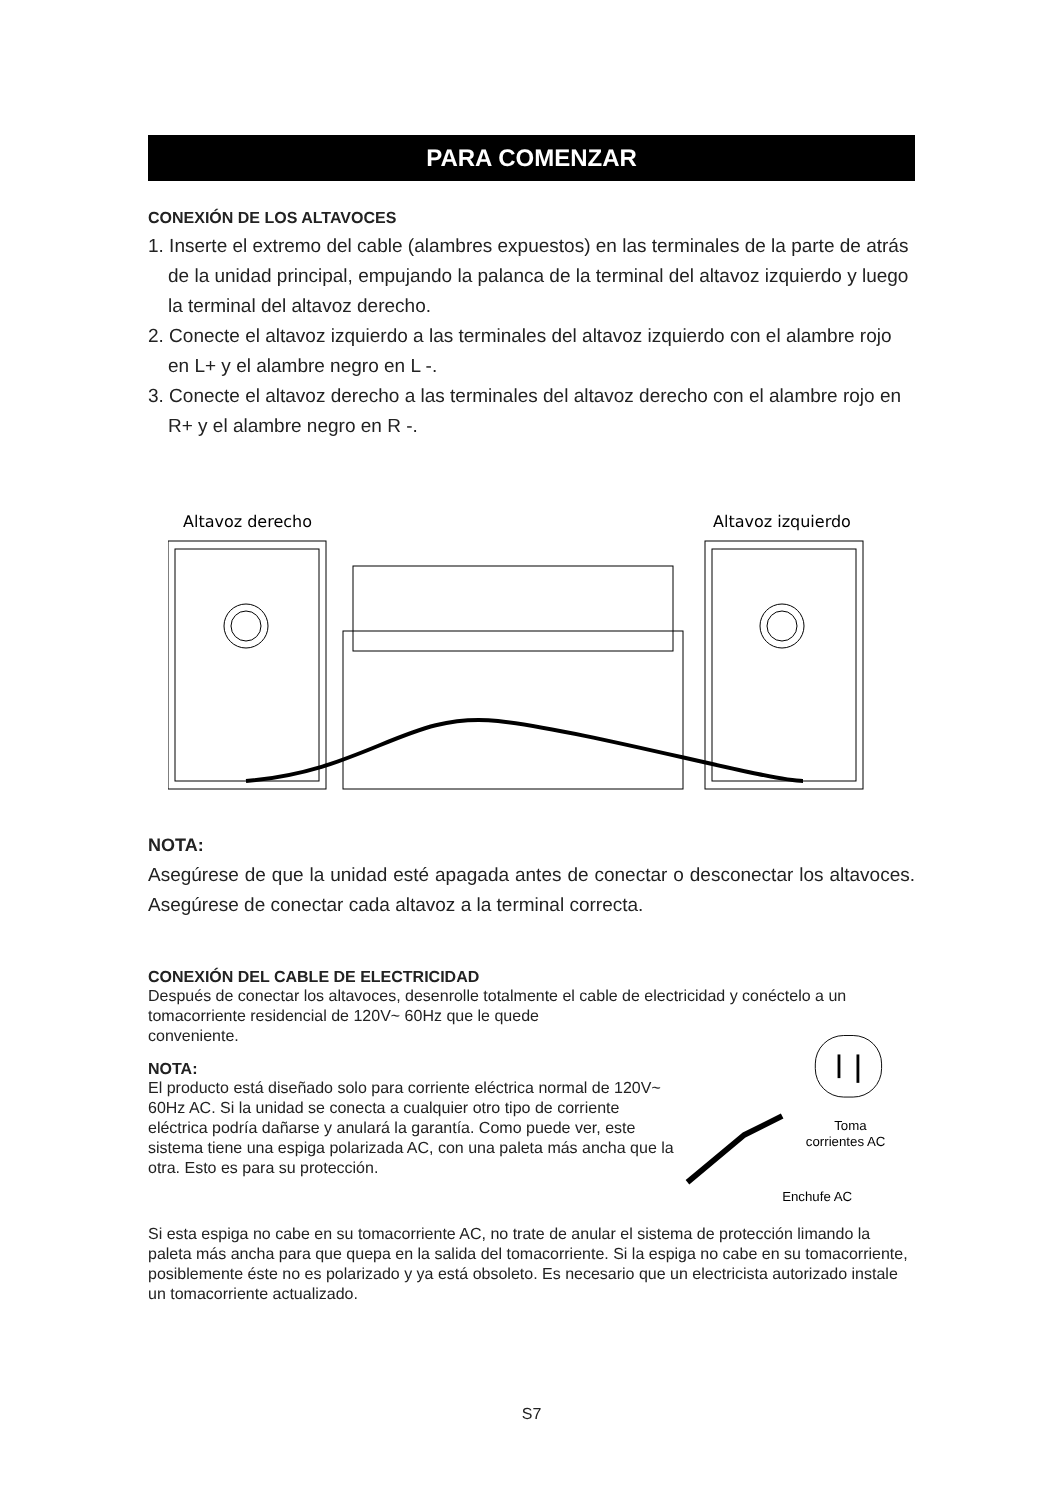PARA COMENZAR
CONEXIÓN DE LOS ALTAVOCES
1. Inserte el extremo del cable (alambres expuestos) en las terminales de la parte de atrás de la unidad principal, empujando la palanca de la terminal del altavoz izquierdo y luego la terminal del altavoz derecho.
2. Conecte el altavoz izquierdo a las terminales del altavoz izquierdo con el alambre rojo en L+ y el alambre negro en L -.
3. Conecte el altavoz derecho a las terminales del altavoz derecho con el alambre rojo en R+ y el alambre negro en R -.
Altavoz derecho
Altavoz izquierdo
NOTA:
Asegúrese de que la unidad esté apagada antes de conectar o desconectar los altavoces. Asegúrese de conectar cada altavoz a la terminal correcta.
CONEXIÓN DEL CABLE DE ELECTRICIDAD
Después de conectar los altavoces, desenrolle totalmente el cable de electricidad y conéctelo a un tomacorriente residencial de 120V~ 60Hz que le quede
conveniente.
NOTA:
El producto está diseñado solo para corriente eléctrica normal de 120V~ 60Hz AC. Si la unidad se conecta a cualquier otro tipo de corriente eléctrica podría dañarse y anulará la garantía. Como puede ver, este sistema tiene una espiga polarizada AC, con una paleta más ancha que la otra. Esto es para su protección.
Toma
corrientes AC
Enchufe AC
Si esta espiga no cabe en su tomacorriente AC, no trate de anular el sistema de protección limando la paleta más ancha para que quepa en la salida del tomacorriente. Si la espiga no cabe en su tomacorriente, posiblemente éste no es polarizado y ya está obsoleto. Es necesario que un electricista autorizado instale un tomacorriente actualizado.
S7